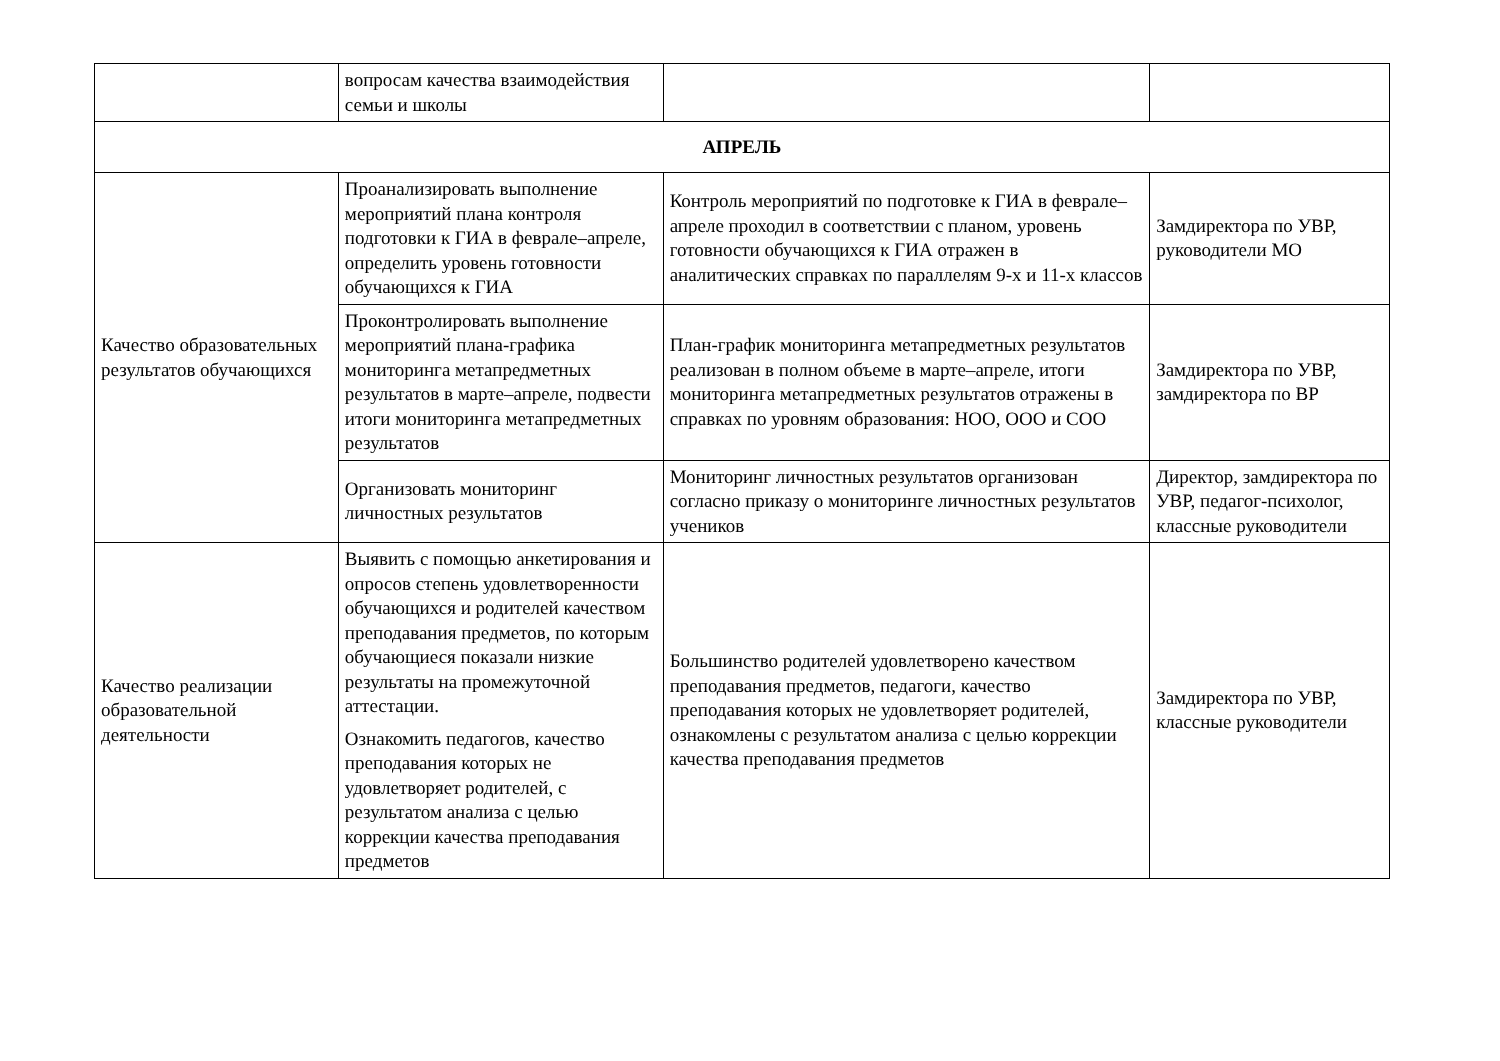| | вопросам качества взаимодействия семьи и школы | | |
| АПРЕЛЬ | | | |
| Качество образовательных результатов обучающихся | Проанализировать выполнение мероприятий плана контроля подготовки к ГИА в феврале–апреле, определить уровень готовности обучающихся к ГИА | Контроль мероприятий по подготовке к ГИА в феврале–апреле проходил в соответствии с планом, уровень готовности обучающихся к ГИА отражен в аналитических справках по параллелям 9-х и 11-х классов | Замдиректора по УВР, руководители МО |
| | Проконтролировать выполнение мероприятий плана-графика мониторинга метапредметных результатов в марте–апреле, подвести итоги мониторинга метапредметных результатов | План-график мониторинга метапредметных результатов реализован в полном объеме в марте–апреле, итоги мониторинга метапредметных результатов отражены в справках по уровням образования: НОО, ООО и СОО | Замдиректора по УВР, замдиректора по ВР |
| | Организовать мониторинг личностных результатов | Мониторинг личностных результатов организован согласно приказу о мониторинге личностных результатов учеников | Директор, замдиректора по УВР, педагог-психолог, классные руководители |
| Качество реализации образовательной деятельности | Выявить с помощью анкетирования и опросов степень удовлетворенности обучающихся и родителей качеством преподавания предметов, по которым обучающиеся показали низкие результаты на промежуточной аттестации. Ознакомить педагогов, качество преподавания которых не удовлетворяет родителей, с результатом анализа с целью коррекции качества преподавания предметов | Большинство родителей удовлетворено качеством преподавания предметов, педагоги, качество преподавания которых не удовлетворяет родителей, ознакомлены с результатом анализа с целью коррекции качества преподавания предметов | Замдиректора по УВР, классные руководители |